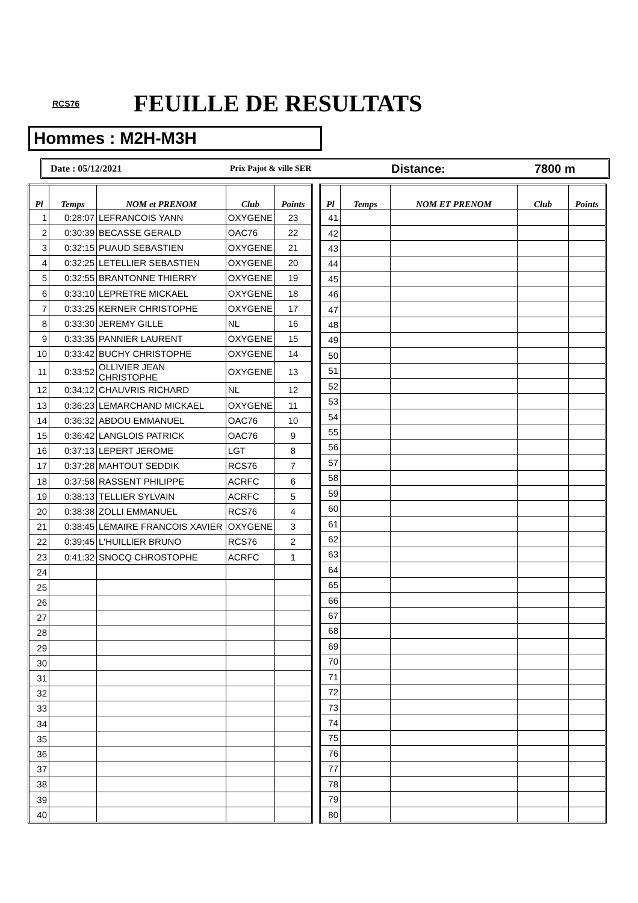RCS76
FEUILLE DE RESULTATS
Hommes : M2H-M3H
Date : 05/12/2021 Prix Pajot & ville SER
Distance: 7800 m
| Pl | Temps | NOM et PRENOM | Club | Points |
| --- | --- | --- | --- | --- |
| 1 | 0:28:07 | LEFRANCOIS YANN | OXYGENE | 23 |
| 2 | 0:30:39 | BECASSE GERALD | OAC76 | 22 |
| 3 | 0:32:15 | PUAUD SEBASTIEN | OXYGENE | 21 |
| 4 | 0:32:25 | LETELLIER SEBASTIEN | OXYGENE | 20 |
| 5 | 0:32:55 | BRANTONNE THIERRY | OXYGENE | 19 |
| 6 | 0:33:10 | LEPRETRE MICKAEL | OXYGENE | 18 |
| 7 | 0:33:25 | KERNER CHRISTOPHE | OXYGENE | 17 |
| 8 | 0:33:30 | JEREMY GILLE | NL | 16 |
| 9 | 0:33:35 | PANNIER LAURENT | OXYGENE | 15 |
| 10 | 0:33:42 | BUCHY CHRISTOPHE | OXYGENE | 14 |
| 11 | 0:33:52 | OLLIVIER JEAN CHRISTOPHE | OXYGENE | 13 |
| 12 | 0:34:12 | CHAUVRIS RICHARD | NL | 12 |
| 13 | 0:36:23 | LEMARCHAND MICKAEL | OXYGENE | 11 |
| 14 | 0:36:32 | ABDOU EMMANUEL | OAC76 | 10 |
| 15 | 0:36:42 | LANGLOIS PATRICK | OAC76 | 9 |
| 16 | 0:37:13 | LEPERT JEROME | LGT | 8 |
| 17 | 0:37:28 | MAHTOUT SEDDIK | RCS76 | 7 |
| 18 | 0:37:58 | RASSENT PHILIPPE | ACRFC | 6 |
| 19 | 0:38:13 | TELLIER SYLVAIN | ACRFC | 5 |
| 20 | 0:38:38 | ZOLLI EMMANUEL | RCS76 | 4 |
| 21 | 0:38:45 | LEMAIRE FRANCOIS XAVIER | OXYGENE | 3 |
| 22 | 0:39:45 | L'HUILLIER BRUNO | RCS76 | 2 |
| 23 | 0:41:32 | SNOCQ CHROSTOPHE | ACRFC | 1 |
| 24 | | | | |
| 25 | | | | |
| 26 | | | | |
| 27 | | | | |
| 28 | | | | |
| 29 | | | | |
| 30 | | | | |
| 31 | | | | |
| 32 | | | | |
| 33 | | | | |
| 34 | | | | |
| 35 | | | | |
| 36 | | | | |
| 37 | | | | |
| 38 | | | | |
| 39 | | | | |
| 40 | | | | |
| Pl | Temps | NOM ET PRENOM | Club | Points |
| --- | --- | --- | --- | --- |
| 41 | | | | |
| 42 | | | | |
| 43 | | | | |
| 44 | | | | |
| 45 | | | | |
| 46 | | | | |
| 47 | | | | |
| 48 | | | | |
| 49 | | | | |
| 50 | | | | |
| 51 | | | | |
| 52 | | | | |
| 53 | | | | |
| 54 | | | | |
| 55 | | | | |
| 56 | | | | |
| 57 | | | | |
| 58 | | | | |
| 59 | | | | |
| 60 | | | | |
| 61 | | | | |
| 62 | | | | |
| 63 | | | | |
| 64 | | | | |
| 65 | | | | |
| 66 | | | | |
| 67 | | | | |
| 68 | | | | |
| 69 | | | | |
| 70 | | | | |
| 71 | | | | |
| 72 | | | | |
| 73 | | | | |
| 74 | | | | |
| 75 | | | | |
| 76 | | | | |
| 77 | | | | |
| 78 | | | | |
| 79 | | | | |
| 80 | | | | |